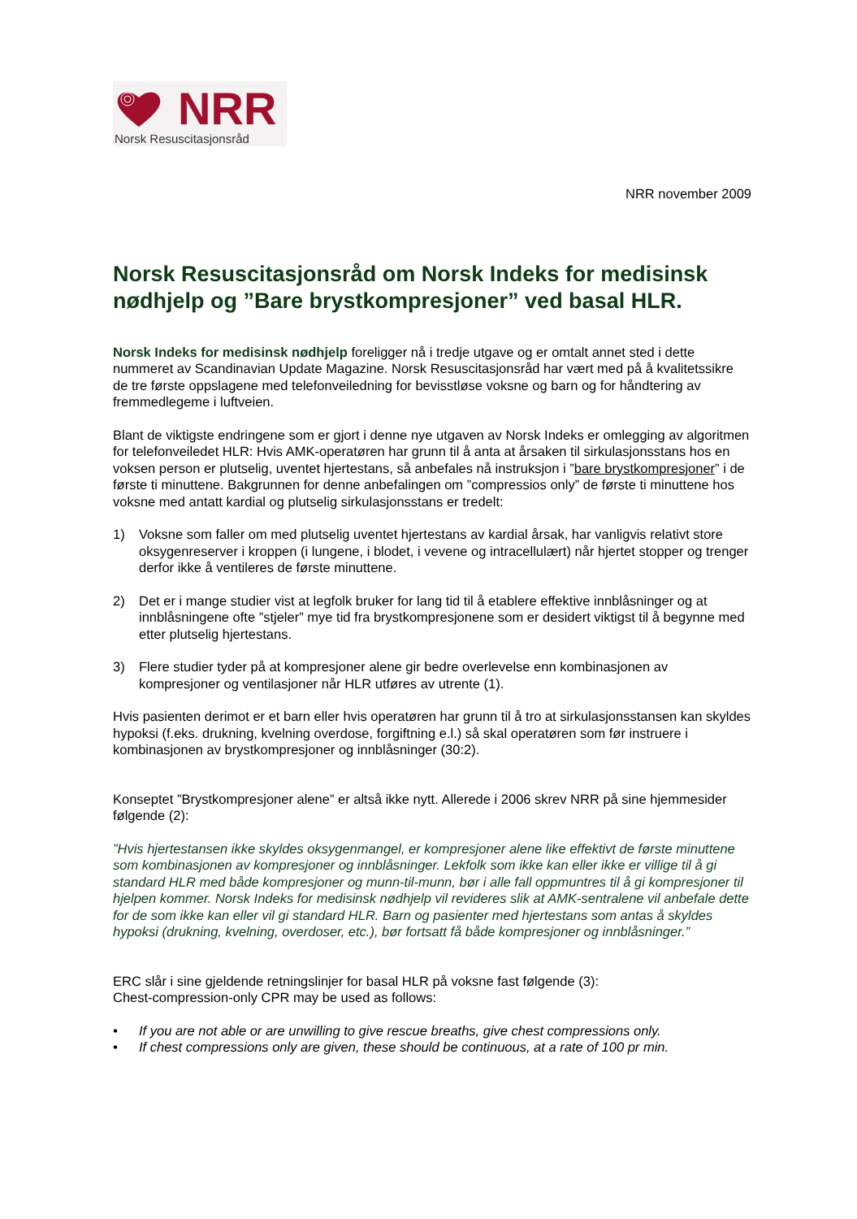NRR
Norsk Resuscitasjonsråd
NRR november 2009
Norsk Resuscitasjonsråd om Norsk Indeks for medisinsk nødhjelp og ”Bare brystkompresjoner” ved basal HLR.
Norsk Indeks for medisinsk nødhjelp foreligger nå i tredje utgave og er omtalt annet sted i dette nummeret av Scandinavian Update Magazine. Norsk Resuscitasjonsråd har vært med på å kvalitetssikre de tre første oppslagene med telefonveiledning for bevisstløse voksne og barn og for håndtering av fremmedlegeme i luftveien.
Blant de viktigste endringene som er gjort i denne nye utgaven av Norsk Indeks er omlegging av algoritmen for telefonveiledet HLR: Hvis AMK-operatøren har grunn til å anta at årsaken til sirkulasjonsstans hos en voksen person er plutselig, uventet hjertestans, så anbefales nå instruksjon i ”bare brystkompresjoner” i de første ti minuttene. Bakgrunnen for denne anbefalingen om ”compressios only” de første ti minuttene hos voksne med antatt kardial og plutselig sirkulasjonsstans er tredelt:
1) Voksne som faller om med plutselig uventet hjertestans av kardial årsak, har vanligvis relativt store oksygenreserver i kroppen (i lungene, i blodet, i vevene og intracellulært) når hjertet stopper og trenger derfor ikke å ventileres de første minuttene.
2) Det er i mange studier vist at legfolk bruker for lang tid til å etablere effektive innblåsninger og at innblåsningene ofte ”stjeler” mye tid fra brystkompresjonene som er desidert viktigst til å begynne med etter plutselig hjertestans.
3) Flere studier tyder på at kompresjoner alene gir bedre overlevelse enn kombinasjonen av kompresjoner og ventilasjoner når HLR utføres av utrente (1).
Hvis pasienten derimot er et barn eller hvis operatøren har grunn til å tro at sirkulasjonsstansen kan skyldes hypoksi (f.eks. drukning, kvelning overdose, forgiftning e.l.) så skal operatøren som før instruere i kombinasjonen av brystkompresjoner og innblåsninger (30:2).
Konseptet ”Brystkompresjoner alene” er altså ikke nytt. Allerede i 2006 skrev NRR på sine hjemmesider følgende (2):
”Hvis hjertestansen ikke skyldes oksygenmangel, er kompresjoner alene like effektivt de første minuttene som kombinasjonen av kompresjoner og innblåsninger. Lekfolk som ikke kan eller ikke er villige til å gi standard HLR med både kompresjoner og munn-til-munn, bør i alle fall oppmuntres til å gi kompresjoner til hjelpen kommer. Norsk Indeks for medisinsk nødhjelp vil revideres slik at AMK-sentralene vil anbefale dette for de som ikke kan eller vil gi standard HLR. Barn og pasienter med hjertestans som antas å skyldes hypoksi (drukning, kvelning, overdoser, etc.), bør fortsatt få både kompresjoner og innblåsninger.”
ERC slår i sine gjeldende retningslinjer for basal HLR på voksne fast følgende (3):
Chest-compression-only CPR may be used as follows:
• If you are not able or are unwilling to give rescue breaths, give chest compressions only.
• If chest compressions only are given, these should be continuous, at a rate of 100 pr min.